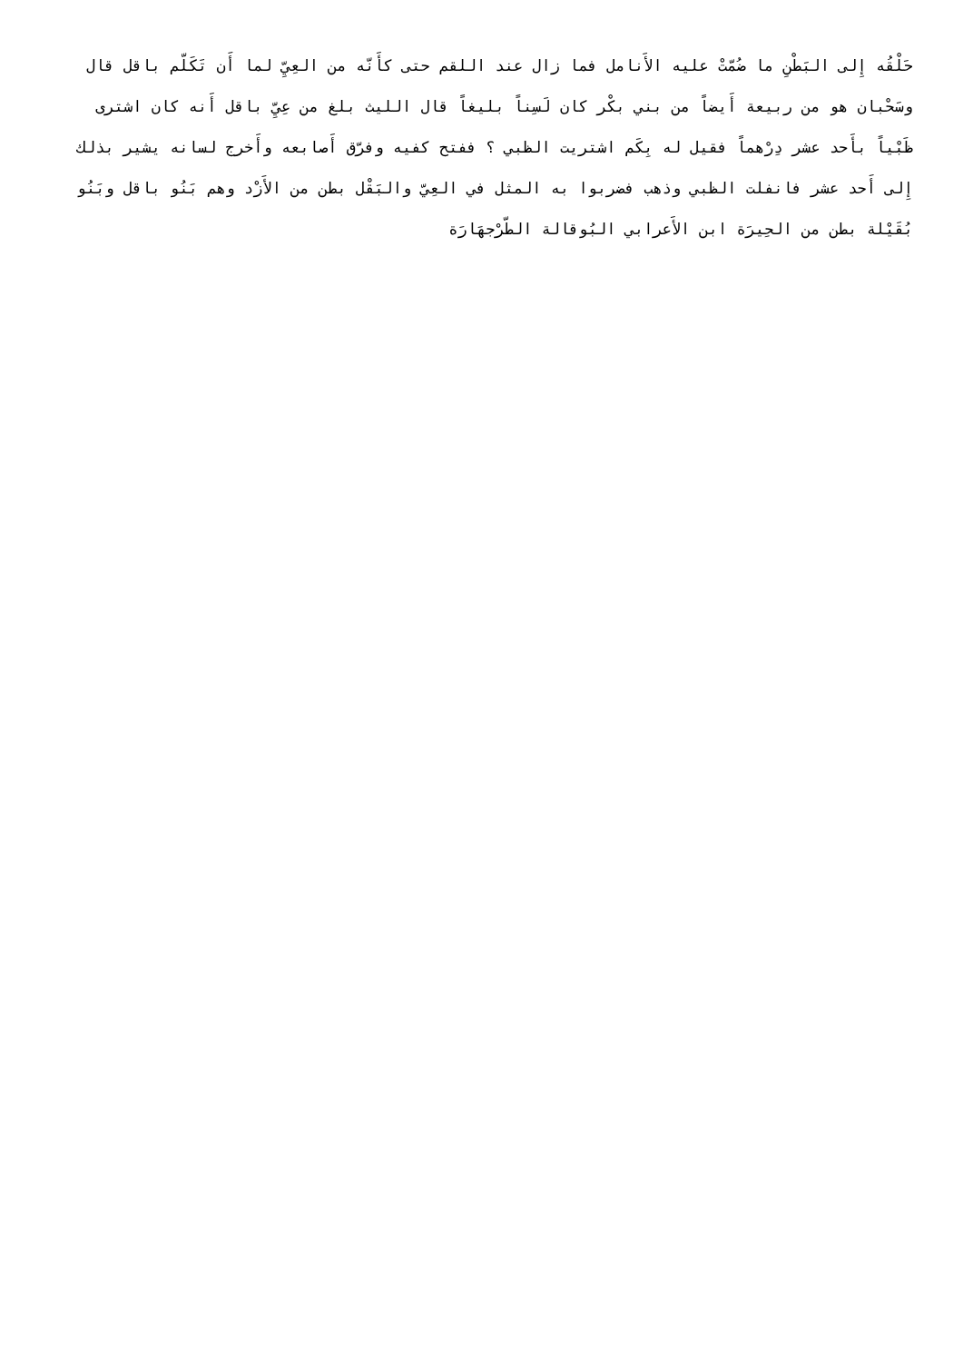حَلْقُه إِلى البَطْنِ ما ضُمّتْ عليه الأَنامل فما زال عند اللقم حتى كأَنّه من العِيِّ لما أَن تَكَلّم باقل قال وسَحْبان هو من ربيعة أَيضاً من بني بكْر كان لَسِناً بليغاً قال الليث بلغ من عِيِّ باقل أَنه كان اشترى ظَبْياً بأَحد عشر دِرْهماً فقيل له بِكَم اشتريت الظبي ؟ ففتح كفيه وفرّق أَصابعه وأَخرج لسانه يشير بذلك إِلى أَحد عشر فانفلت الظبي وذهب فضربوا به المثل في العِيّ والبَقْل بطن من الأَزْد وهم بَنُو باقل وبَنُو بُقَيْلة بطن من الحِيرَة ابن الأَعرابي البُوقالة الطّرْجهَارَة